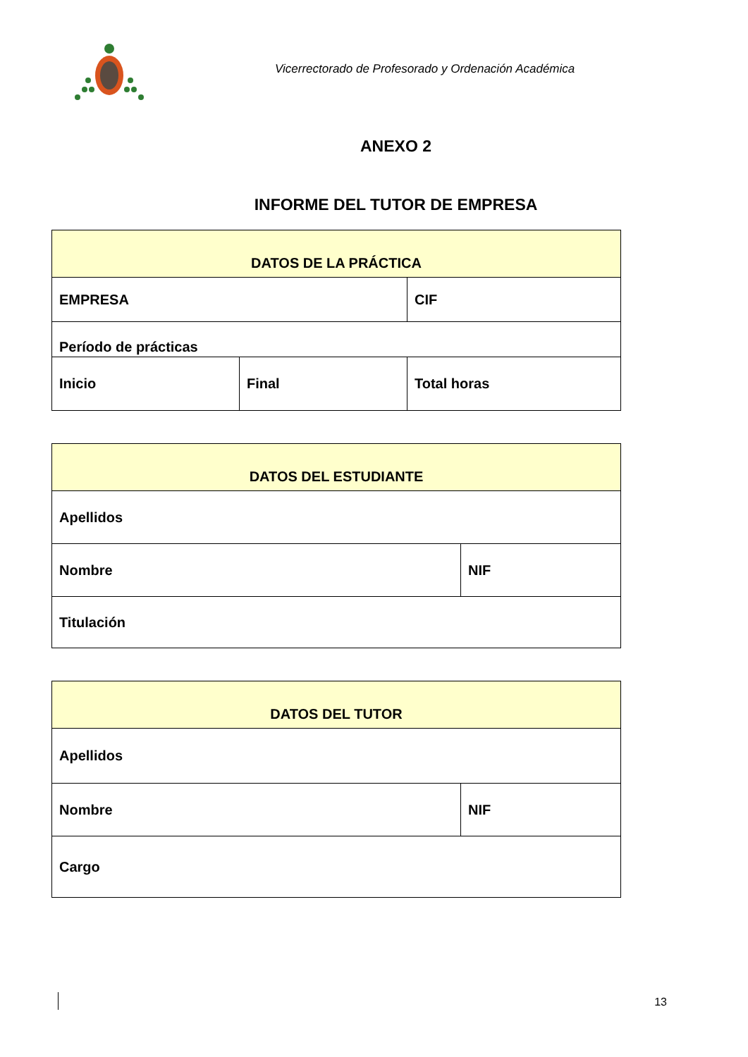Vicerrectorado de Profesorado y Ordenación Académica
ANEXO 2
INFORME DEL TUTOR DE EMPRESA
| DATOS DE LA PRÁCTICA | | |
| --- | --- | --- |
| EMPRESA | | CIF |
| Período de prácticas | | |
| Inicio | Final | Total horas |
| DATOS DEL ESTUDIANTE | |
| --- | --- |
| Apellidos | |
| Nombre | NIF |
| Titulación | |
| DATOS DEL TUTOR | |
| --- | --- |
| Apellidos | |
| Nombre | NIF |
| Cargo | |
13